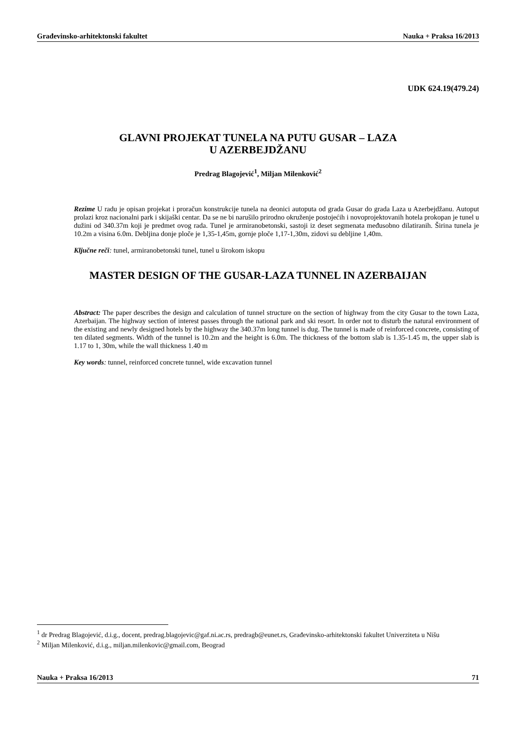Građevinsko-arhitektonski fakultet Nauka + Praksa 16/2013
UDK 624.19(479.24)
GLAVNI PROJEKAT TUNELA NA PUTU GUSAR – LAZA
U AZERBEJDŽANU
Predrag Blagojević<sup>1</sup>, Miljan Milenković<sup>2</sup>
Rezime U radu je opisan projekat i proračun konstrukcije tunela na deonici autoputa od grada Gusar do grada Laza u Azerbejdžanu. Autoput prolazi kroz nacionalni park i skijaški centar. Da se ne bi narušilo prirodno okruženje postojećih i novoprojektovanih hotela prokopan je tunel u dužini od 340.37m koji je predmet ovog rada. Tunel je armiranobetonski, sastoji iz deset segmenata međusobno dilatiranih. Širina tunela je 10.2m a visina 6.0m. Debljina donje ploče je 1,35-1,45m, gornje ploče 1,17-1,30m, zidovi su debljine 1,40m.
Ključne reči: tunel, armiranobetonski tunel, tunel u širokom iskopu
MASTER DESIGN OF THE GUSAR-LAZA TUNNEL IN AZERBAIJAN
Abstract: The paper describes the design and calculation of tunnel structure on the section of highway from the city Gusar to the town Laza, Azerbaijan. The highway section of interest passes through the national park and ski resort. In order not to disturb the natural environment of the existing and newly designed hotels by the highway the 340.37m long tunnel is dug. The tunnel is made of reinforced concrete, consisting of ten dilated segments. Width of the tunnel is 10.2m and the height is 6.0m. The thickness of the bottom slab is 1.35-1.45 m, the upper slab is 1.17 to 1, 30m, while the wall thickness 1.40 m
Key words: tunnel, reinforced concrete tunnel, wide excavation tunnel
<sup>1</sup> dr Predrag Blagojević, d.i.g., docent, predrag.blagojevic@gaf.ni.ac.rs, predragb@eunet.rs, Građevinsko-arhitektonski fakultet Univerziteta u Nišu
<sup>2</sup> Miljan Milenković, d.i.g., miljan.milenkovic@gmail.com, Beograd
Nauka + Praksa 16/2013 71